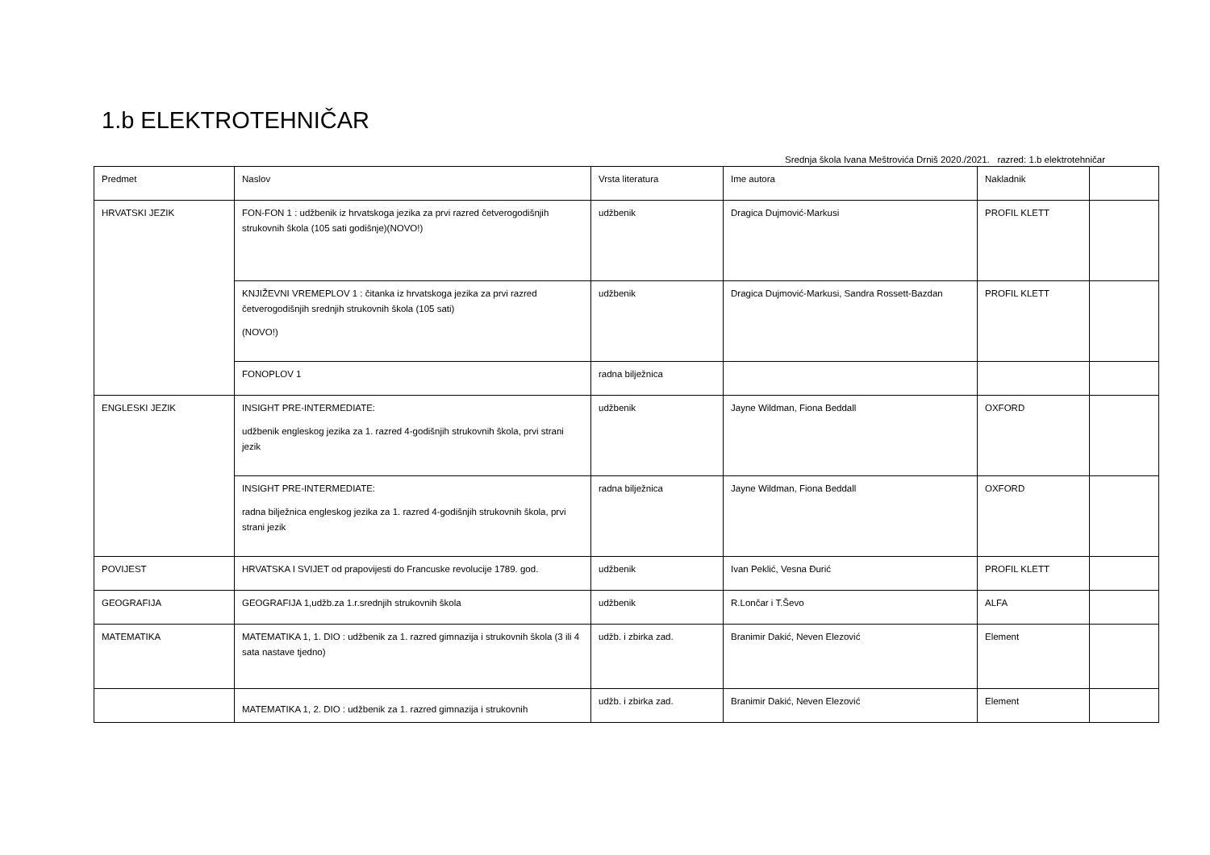1.b ELEKTROTEHNIČAR
Srednja škola Ivana Meštrovića Drniš 2020./2021. razred: 1.b elektrotehničar
| Predmet | Naslov | Vrsta literatura | Ime autora | Nakladnik | |
| --- | --- | --- | --- | --- | --- |
| HRVATSKI JEZIK | FON-FON 1 : udžbenik iz hrvatskoga jezika za prvi razred četverogodišnjih strukovnih škola (105 sati godišnje)(NOVO!) | udžbenik | Dragica Dujmović-Markusi | PROFIL KLETT | |
| | KNJIŽEVNI VREMEPLOV 1 : čitanka iz hrvatskoga jezika za prvi razred četverogodišnjih srednjih strukovnih škola (105 sati) (NOVO!) | udžbenik | Dragica Dujmović-Markusi, Sandra Rossett-Bazdan | PROFIL KLETT | |
| | FONOPLOV 1 | radna bilježnica | | | |
| ENGLESKI JEZIK | INSIGHT PRE-INTERMEDIATE: udžbenik engleskog jezika za 1. razred 4-godišnjih strukovnih škola, prvi strani jezik | udžbenik | Jayne Wildman, Fiona Beddall | OXFORD | |
| | INSIGHT PRE-INTERMEDIATE: radna bilježnica engleskog jezika za 1. razred 4-godišnjih strukovnih škola, prvi strani jezik | radna bilježnica | Jayne Wildman, Fiona Beddall | OXFORD | |
| POVIJEST | HRVATSKA I SVIJET od prapovijesti do Francuske revolucije 1789. god. | udžbenik | Ivan Peklić, Vesna Đurić | PROFIL KLETT | |
| GEOGRAFIJA | GEOGRAFIJA 1,udžb.za 1.r.srednjih strukovnih škola | udžbenik | R.Lončar i T.Ševo | ALFA | |
| MATEMATIKA | MATEMATIKA 1, 1. DIO : udžbenik za 1. razred gimnazija i strukovnih škola (3 ili 4 sata nastave tjedno) | udžb. i zbirka zad. | Branimir Dakić, Neven Elezović | Element | |
| | MATEMATIKA 1, 2. DIO : udžbenik za 1. razred gimnazija i strukovnih | udžb. i zbirka zad. | Branimir Dakić, Neven Elezović | Element | |